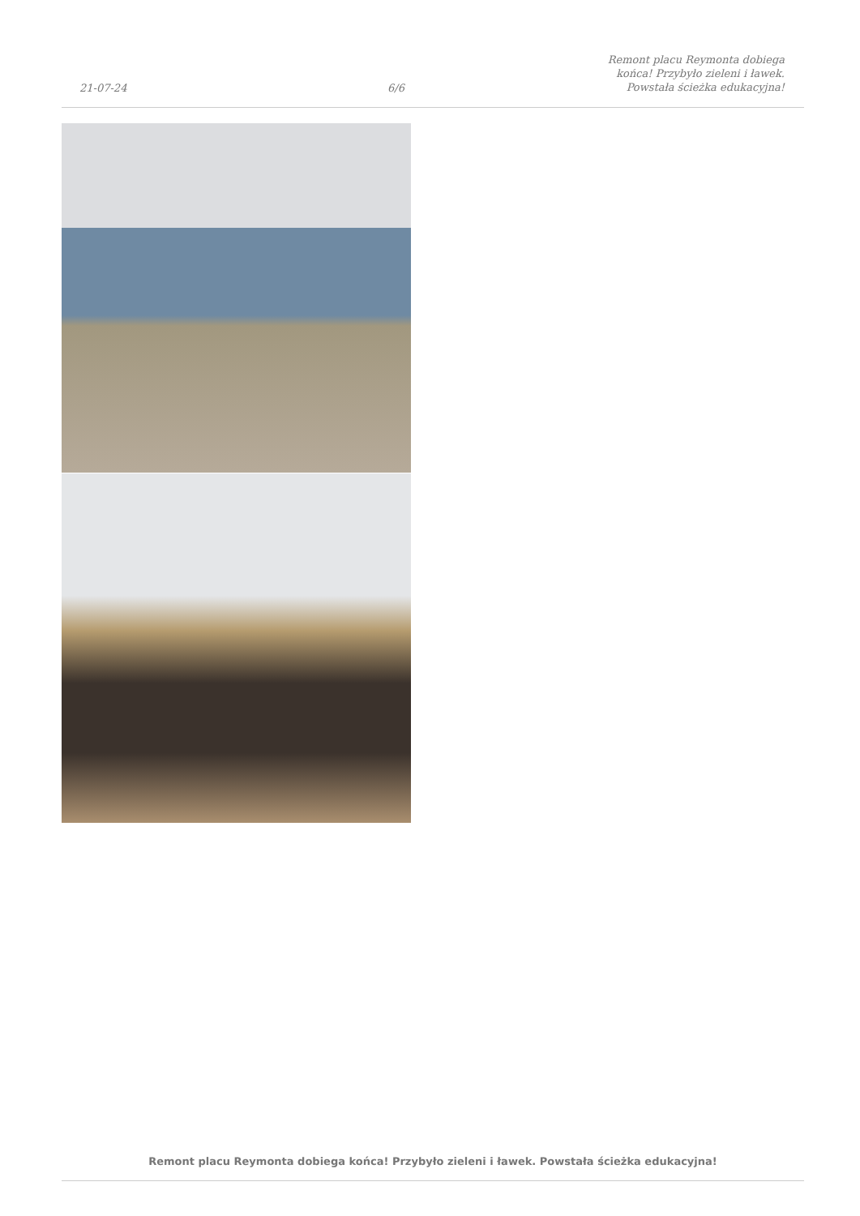21-07-24
6/6
Remont placu Reymonta dobiega
końca! Przybyło zieleni i ławek.
Powstała ścieżka edukacyjna!
Remont placu Reymonta dobiega końca! Przybyło zieleni i ławek. Powstała ścieżka edukacyjna!